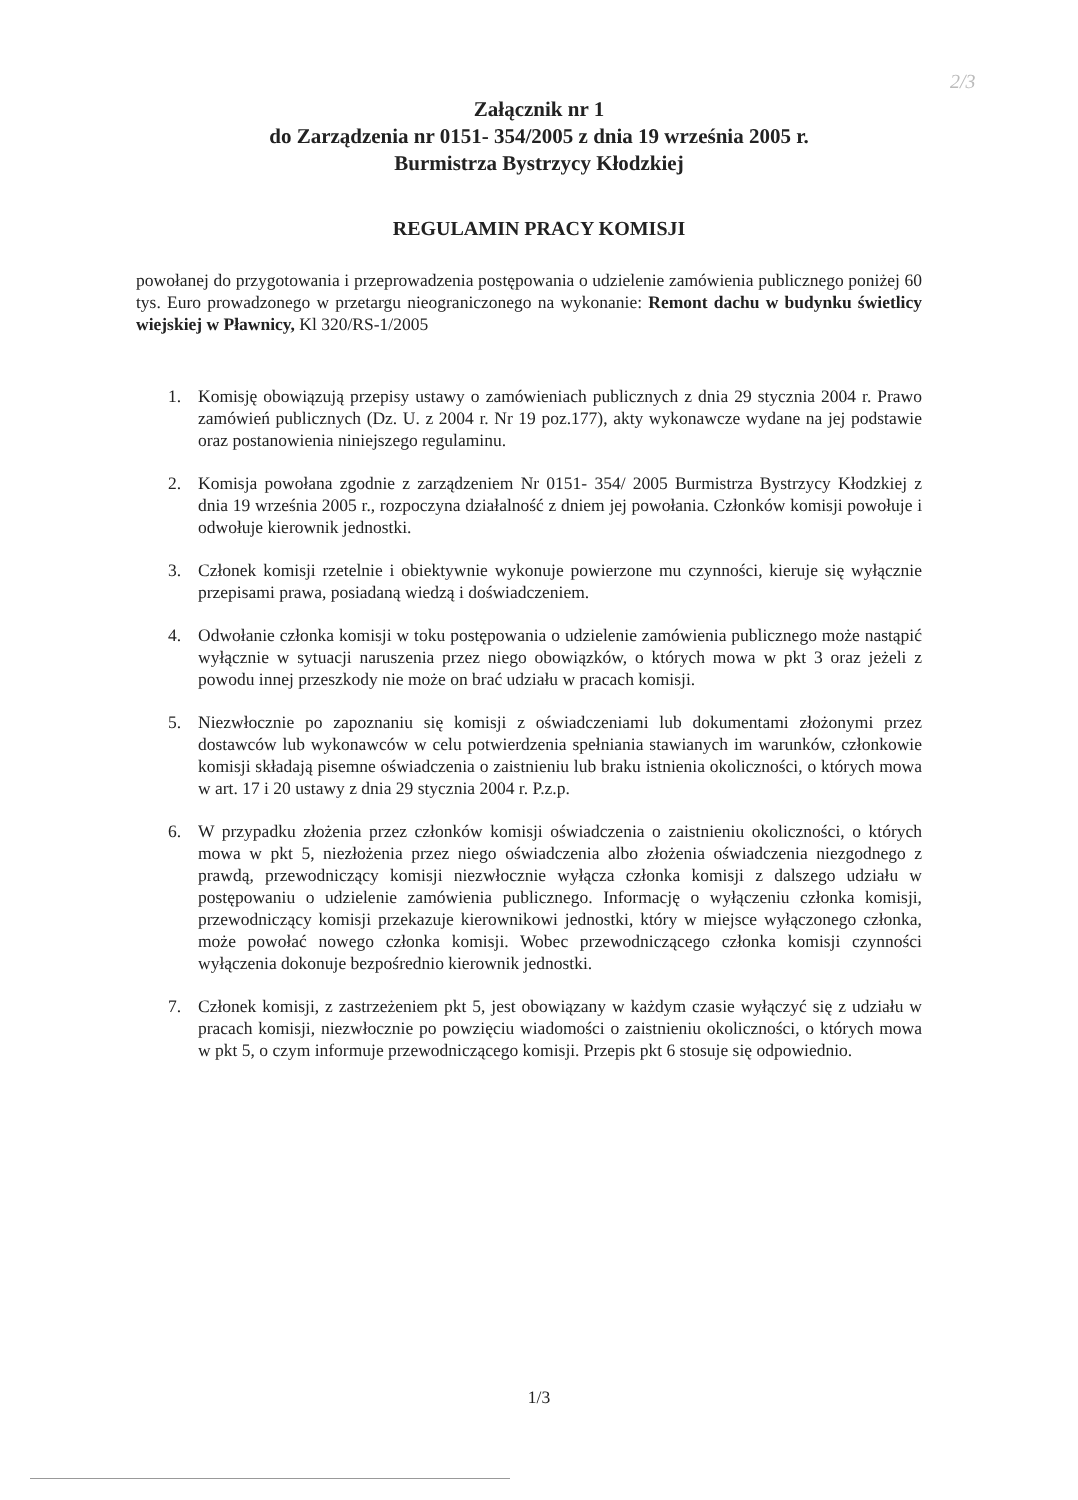2/3
Załącznik nr 1
do Zarządzenia nr 0151- 354/2005 z dnia 19 września 2005 r.
Burmistrza Bystrzycy Kłodzkiej
REGULAMIN PRACY KOMISJI
powołanej do przygotowania i przeprowadzenia postępowania o udzielenie zamówienia publicznego poniżej 60 tys. Euro prowadzonego w przetargu nieograniczonego na wykonanie: Remont dachu w budynku świetlicy wiejskiej w Pławnicy, Kl 320/RS-1/2005
1. Komisję obowiązują przepisy ustawy o zamówieniach publicznych z dnia 29 stycznia 2004 r. Prawo zamówień publicznych (Dz. U. z 2004 r. Nr 19 poz.177), akty wykonawcze wydane na jej podstawie oraz postanowienia niniejszego regulaminu.
2. Komisja powołana zgodnie z zarządzeniem Nr 0151- 354/ 2005 Burmistrza Bystrzycy Kłodzkiej z dnia 19 września 2005 r., rozpoczyna działalność z dniem jej powołania. Członków komisji powołuje i odwołuje kierownik jednostki.
3. Członek komisji rzetelnie i obiektywnie wykonuje powierzone mu czynności, kieruje się wyłącznie przepisami prawa, posiadaną wiedzą i doświadczeniem.
4. Odwołanie członka komisji w toku postępowania o udzielenie zamówienia publicznego może nastąpić wyłącznie w sytuacji naruszenia przez niego obowiązków, o których mowa w pkt 3 oraz jeżeli z powodu innej przeszkody nie może on brać udziału w pracach komisji.
5. Niezwłocznie po zapoznaniu się komisji z oświadczeniami lub dokumentami złożonymi przez dostawców lub wykonawców w celu potwierdzenia spełniania stawianych im warunków, członkowie komisji składają pisemne oświadczenia o zaistnieniu lub braku istnienia okoliczności, o których mowa w art. 17 i 20 ustawy z dnia 29 stycznia 2004 r. P.z.p.
6. W przypadku złożenia przez członków komisji oświadczenia o zaistnieniu okoliczności, o których mowa w pkt 5, niezłożenia przez niego oświadczenia albo złożenia oświadczenia niezgodnego z prawdą, przewodniczący komisji niezwłocznie wyłącza członka komisji z dalszego udziału w postępowaniu o udzielenie zamówienia publicznego. Informację o wyłączeniu członka komisji, przewodniczący komisji przekazuje kierownikowi jednostki, który w miejsce wyłączonego członka, może powołać nowego członka komisji. Wobec przewodniczącego członka komisji czynności wyłączenia dokonuje bezpośrednio kierownik jednostki.
7. Członek komisji, z zastrzeżeniem pkt 5, jest obowiązany w każdym czasie wyłączyć się z udziału w pracach komisji, niezwłocznie po powzięciu wiadomości o zaistnieniu okoliczności, o których mowa w pkt 5, o czym informuje przewodniczącego komisji. Przepis pkt 6 stosuje się odpowiednio.
1/3